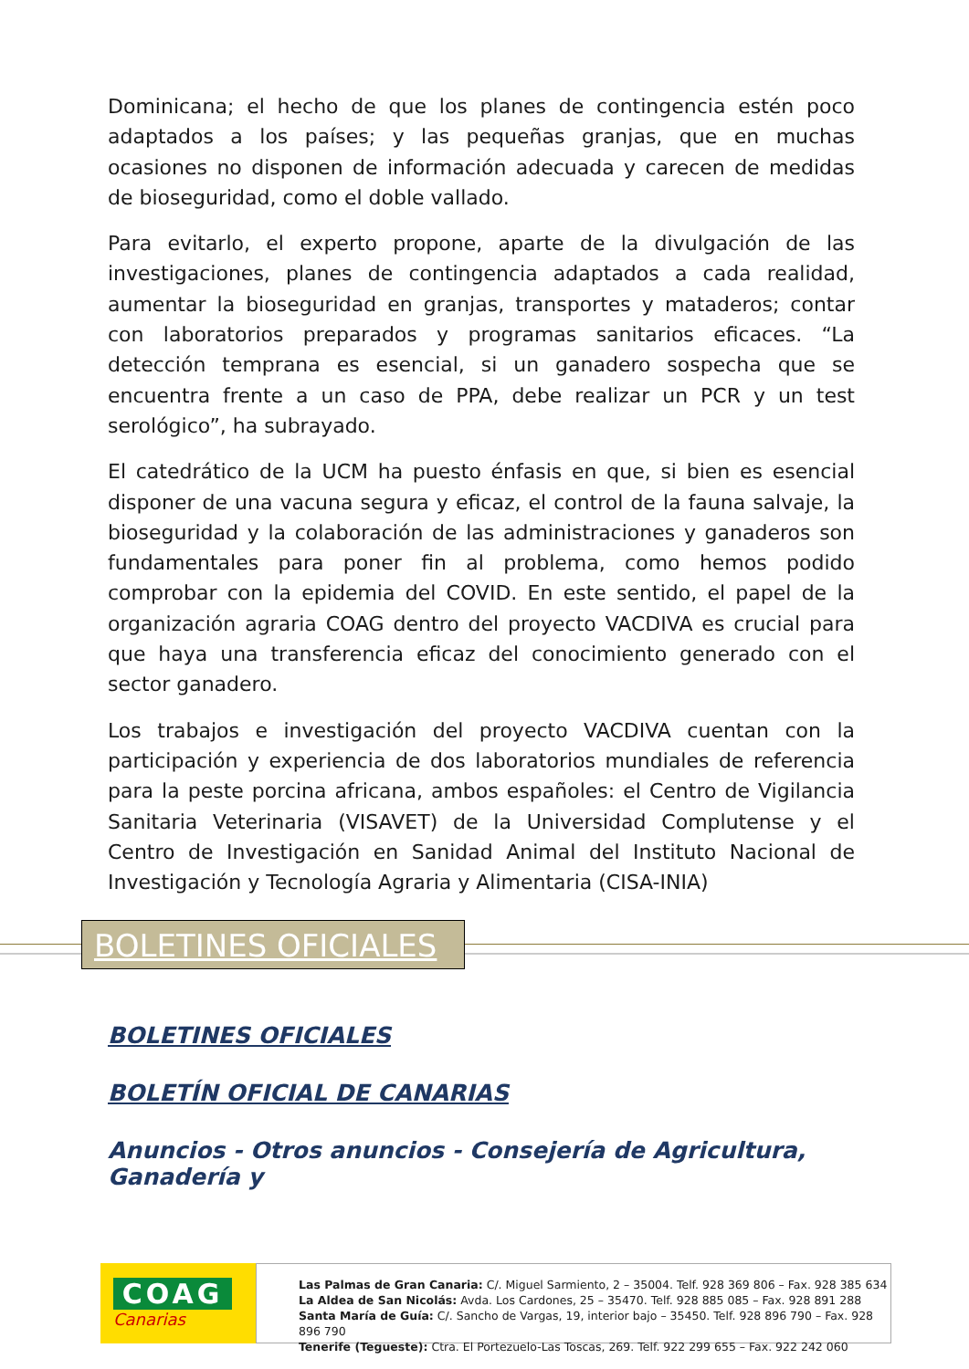Dominicana; el hecho de que los planes de contingencia estén poco adaptados a los países; y las pequeñas granjas, que en muchas ocasiones no disponen de información adecuada y carecen de medidas de bioseguridad, como el doble vallado.
Para evitarlo, el experto propone, aparte de la divulgación de las investigaciones, planes de contingencia adaptados a cada realidad, aumentar la bioseguridad en granjas, transportes y mataderos; contar con laboratorios preparados y programas sanitarios eficaces. “La detección temprana es esencial, si un ganadero sospecha que se encuentra frente a un caso de PPA, debe realizar un PCR y un test serológico”, ha subrayado.
El catedrático de la UCM ha puesto énfasis en que, si bien es esencial disponer de una vacuna segura y eficaz, el control de la fauna salvaje, la bioseguridad y la colaboración de las administraciones y ganaderos son fundamentales para poner fin al problema, como hemos podido comprobar con la epidemia del COVID. En este sentido, el papel de la organización agraria COAG dentro del proyecto VACDIVA es crucial para que haya una transferencia eficaz del conocimiento generado con el sector ganadero.
Los trabajos e investigación del proyecto VACDIVA cuentan con la participación y experiencia de dos laboratorios mundiales de referencia para la peste porcina africana, ambos españoles: el Centro de Vigilancia Sanitaria Veterinaria (VISAVET) de la Universidad Complutense y el Centro de Investigación en Sanidad Animal del Instituto Nacional de Investigación y Tecnología Agraria y Alimentaria (CISA-INIA)
BOLETINES OFICIALES
BOLETINES OFICIALES
BOLETÍN OFICIAL DE CANARIAS
Anuncios - Otros anuncios - Consejería de Agricultura, Ganadería y
COAG
Canarias
Las Palmas de Gran Canaria: C/. Miguel Sarmiento, 2 – 35004. Telf. 928 369 806 – Fax. 928 385 634
La Aldea de San Nicolás: Avda. Los Cardones, 25 – 35470. Telf. 928 885 085 – Fax. 928 891 288
Santa María de Guía: C/. Sancho de Vargas, 19, interior bajo – 35450. Telf. 928 896 790 – Fax. 928 896 790
Tenerife (Tegueste): Ctra. El Portezuelo-Las Toscas, 269. Telf. 922 299 655 – Fax. 922 242 060